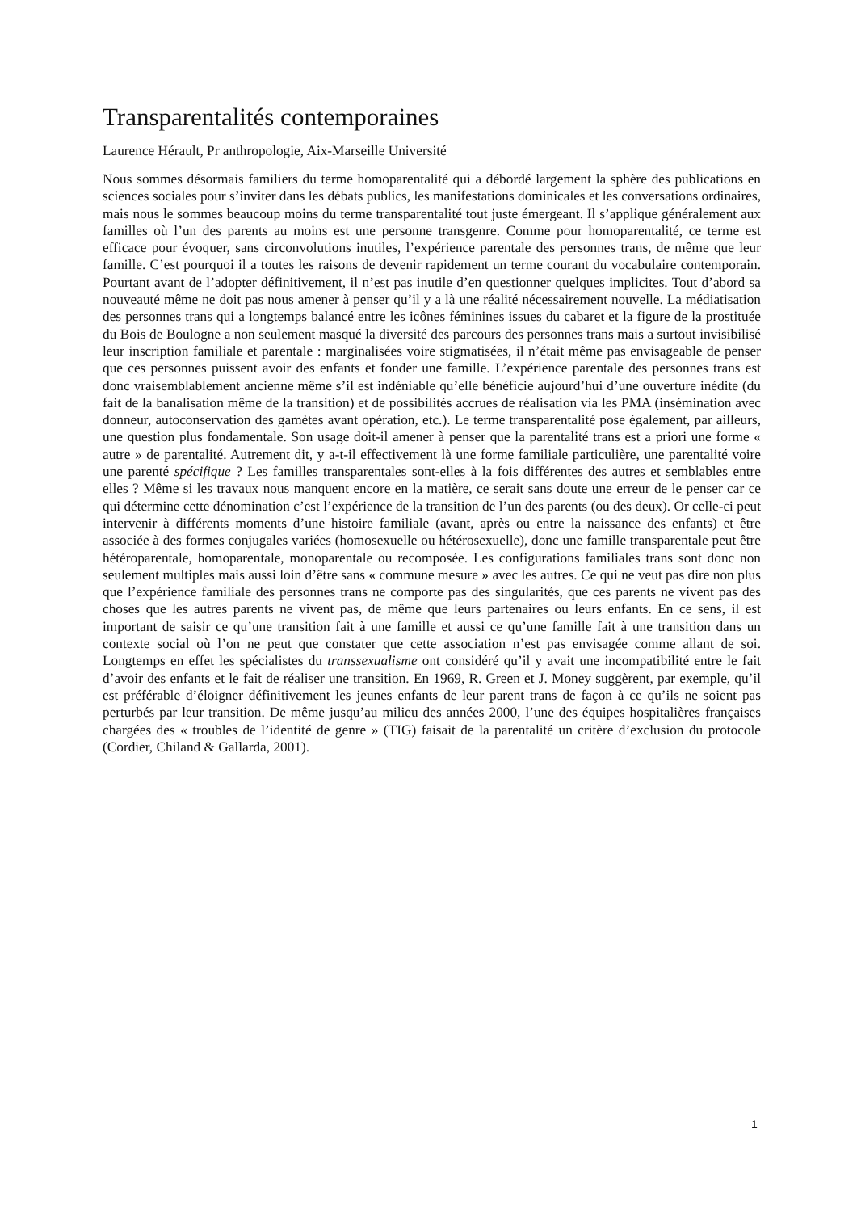Transparentalités contemporaines
Laurence Hérault, Pr anthropologie, Aix-Marseille Université
Nous sommes désormais familiers du terme homoparentalité qui a débordé largement la sphère des publications en sciences sociales pour s’inviter dans les débats publics, les manifestations dominicales et les conversations ordinaires, mais nous le sommes beaucoup moins du terme transparentalité tout juste émergeant. Il s’applique généralement aux familles où l’un des parents au moins est une personne transgenre. Comme pour homoparentalité, ce terme est efficace pour évoquer, sans circonvolutions inutiles, l’expérience parentale des personnes trans, de même que leur famille. C’est pourquoi il a toutes les raisons de devenir rapidement un terme courant du vocabulaire contemporain. Pourtant avant de l’adopter définitivement, il n’est pas inutile d’en questionner quelques implicites. Tout d’abord sa nouveauté même ne doit pas nous amener à penser qu’il y a là une réalité nécessairement nouvelle. La médiatisation des personnes trans qui a longtemps balancé entre les icônes féminines issues du cabaret et la figure de la prostituée du Bois de Boulogne a non seulement masqué la diversité des parcours des personnes trans mais a surtout invisibilisé leur inscription familiale et parentale : marginalisées voire stigmatisées, il n’était même pas envisageable de penser que ces personnes puissent avoir des enfants et fonder une famille. L’expérience parentale des personnes trans est donc vraisemblablement ancienne même s’il est indéniable qu’elle bénéficie aujourd’hui d’une ouverture inédite (du fait de la banalisation même de la transition) et de possibilités accrues de réalisation via les PMA (insémination avec donneur, autoconservation des gamètes avant opération, etc.). Le terme transparentalité pose également, par ailleurs, une question plus fondamentale. Son usage doit-il amener à penser que la parentalité trans est a priori une forme « autre » de parentalité. Autrement dit, y a-t-il effectivement là une forme familiale particulière, une parentalité voire une parenté spécifique ? Les familles transparentales sont-elles à la fois différentes des autres et semblables entre elles ? Même si les travaux nous manquent encore en la matière, ce serait sans doute une erreur de le penser car ce qui détermine cette dénomination c’est l’expérience de la transition de l’un des parents (ou des deux). Or celle-ci peut intervenir à différents moments d’une histoire familiale (avant, après ou entre la naissance des enfants) et être associée à des formes conjugales variées (homosexuelle ou hétérosexuelle), donc une famille transparentale peut être hétéroparentale, homoparentale, monoparentale ou recomposée. Les configurations familiales trans sont donc non seulement multiples mais aussi loin d’être sans « commune mesure » avec les autres. Ce qui ne veut pas dire non plus que l’expérience familiale des personnes trans ne comporte pas des singularités, que ces parents ne vivent pas des choses que les autres parents ne vivent pas, de même que leurs partenaires ou leurs enfants. En ce sens, il est important de saisir ce qu’une transition fait à une famille et aussi ce qu’une famille fait à une transition dans un contexte social où l’on ne peut que constater que cette association n’est pas envisagée comme allant de soi. Longtemps en effet les spécialistes du transsexualisme ont considéré qu’il y avait une incompatibilité entre le fait d’avoir des enfants et le fait de réaliser une transition. En 1969, R. Green et J. Money suggèrent, par exemple, qu’il est préférable d’éloigner définitivement les jeunes enfants de leur parent trans de façon à ce qu’ils ne soient pas perturbés par leur transition. De même jusqu’au milieu des années 2000, l’une des équipes hospitalières françaises chargées des « troubles de l’identité de genre » (TIG) faisait de la parentalité un critère d’exclusion du protocole (Cordier, Chiland & Gallarda, 2001).
1